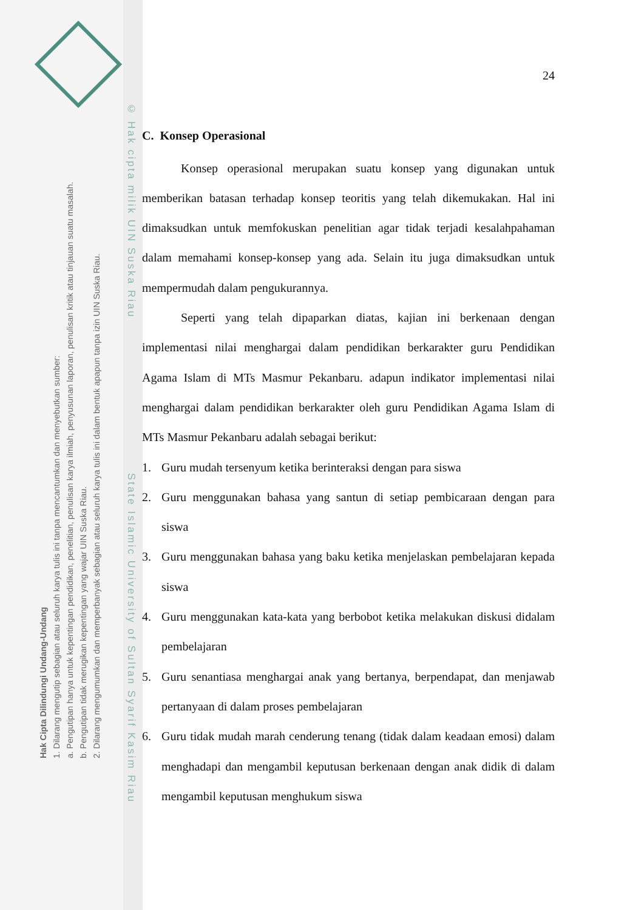Hak Cipta Dilindungi Undang-Undang
1. Dilarang mengutip sebagian atau seluruh karya tulis ini tanpa mencantumkan dan menyebutkan sumber:
a. Pengutipan hanya untuk kepentingan pendidikan, penelitian, penulisan karya ilmiah, penyusunan laporan, penulisan kritik atau tinjauan suatu masalah.
b. Pengutipan tidak merugikan kepentingan yang wajar UIN Suska Riau.
2. Dilarang mengumumkan dan memperbanyak sebagian atau seluruh karya tulis ini dalam bentuk apapun tanpa izin UIN Suska Riau.
© Hak cipta milik UIN Suska Riau State Islamic University of Sultan Syarif Kasim Riau
24
C. Konsep Operasional
Konsep operasional merupakan suatu konsep yang digunakan untuk memberikan batasan terhadap konsep teoritis yang telah dikemukakan. Hal ini dimaksudkan untuk memfokuskan penelitian agar tidak terjadi kesalahpahaman dalam memahami konsep-konsep yang ada. Selain itu juga dimaksudkan untuk mempermudah dalam pengukurannya.
Seperti yang telah dipaparkan diatas, kajian ini berkenaan dengan implementasi nilai menghargai dalam pendidikan berkarakter guru Pendidikan Agama Islam di MTs Masmur Pekanbaru. adapun indikator implementasi nilai menghargai dalam pendidikan berkarakter oleh guru Pendidikan Agama Islam di MTs Masmur Pekanbaru adalah sebagai berikut:
1. Guru mudah tersenyum ketika berinteraksi dengan para siswa
2. Guru menggunakan bahasa yang santun di setiap pembicaraan dengan para siswa
3. Guru menggunakan bahasa yang baku ketika menjelaskan pembelajaran kepada siswa
4. Guru menggunakan kata-kata yang berbobot ketika melakukan diskusi didalam pembelajaran
5. Guru senantiasa menghargai anak yang bertanya, berpendapat, dan menjawab pertanyaan di dalam proses pembelajaran
6. Guru tidak mudah marah cenderung tenang (tidak dalam keadaan emosi) dalam menghadapi dan mengambil keputusan berkenaan dengan anak didik di dalam mengambil keputusan menghukum siswa